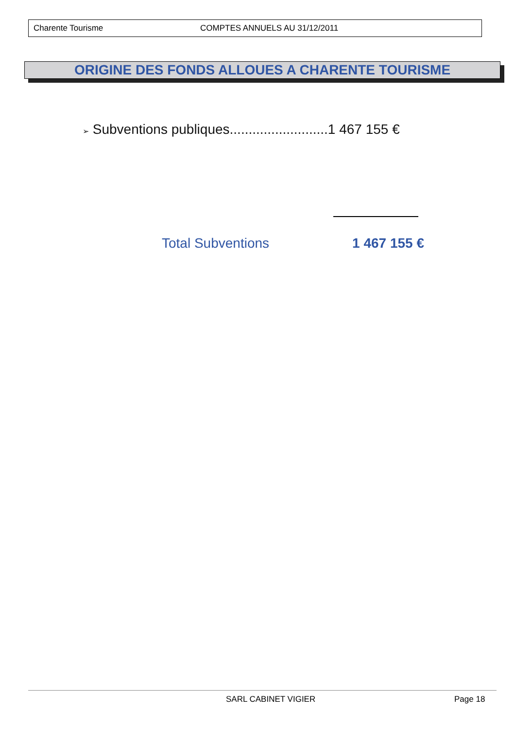Charente Tourisme COMPTES ANNUELS AU 31/12/2011
ORIGINE DES FONDS ALLOUES A CHARENTE TOURISME
➢ Subventions publiques..........................1 467 155 €
Total Subventions 1 467 155 €
SARL CABINET VIGIER Page 18